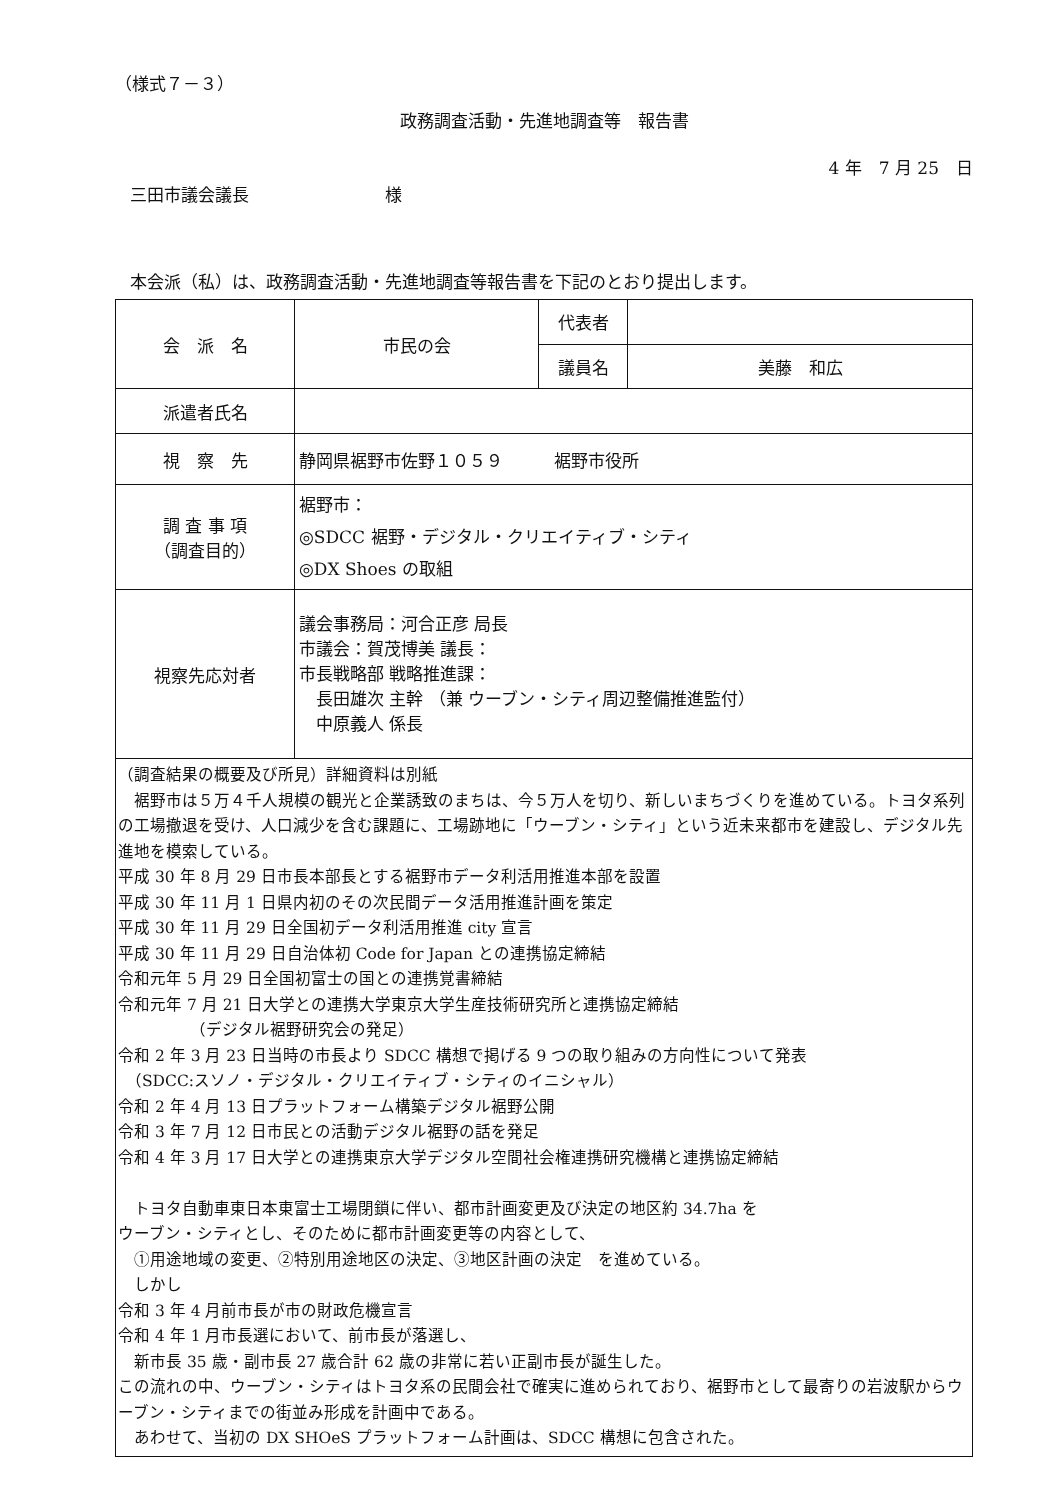（様式７－３）
政務調査活動・先進地調査等　報告書
4 年　7 月 25　日
三田市議会議長　　　　　　　　様
本会派（私）は、政務調査活動・先進地調査等報告書を下記のとおり提出します。
| 会 派 名 | 市民の会 | 代表者 | |
| | | 議員名 | 美藤 和広 |
| 派遣者氏名 | | | |
| 視 察 先 | 静岡県裾野市佐野１０５９ 裾野市役所 | | |
| 調 査 事 項 （調査目的） | 裾野市： ◎SDCC 裾野・デジタル・クリエイティブ・シティ ◎DX Shoes の取組 | | |
| 視察先応対者 | 議会事務局：河合正彦 局長 市議会：賀茂博美 議長： 市長戦略部 戦略推進課： 長田雄次 主幹 （兼 ウーブン・シティ周辺整備推進監付） 中原義人 係長 | | |
| （調査結果の概要及び所見）詳細資料は別紙 裾野市は５万４千人規模の観光と企業誘致のまちは、今５万人を切り、新しいまちづくりを進めている。トヨタ系列の工場撤退を受け、人口減少を含む課題に、工場跡地に「ウーブン・シティ」という近未来都市を建設し、デジタル先進地を模索している。 平成 30 年 8 月 29 日市長本部長とする裾野市データ利活用推進本部を設置 平成 30 年 11 月 1 日県内初のその次民間データ活用推進計画を策定 平成 30 年 11 月 29 日全国初データ利活用推進 city 宣言 平成 30 年 11 月 29 日自治体初 Code for Japan との連携協定締結 令和元年 5 月 29 日全国初富士の国との連携覚書締結 令和元年 7 月 21 日大学との連携大学東京大学生産技術研究所と連携協定締結 （デジタル裾野研究会の発足） 令和 2 年 3 月 23 日当時の市長より SDCC 構想で掲げる 9 つの取り組みの方向性について発表 （SDCC:スソノ・デジタル・クリエイティブ・シティのイニシャル） 令和 2 年 4 月 13 日プラットフォーム構築デジタル裾野公開 令和 3 年 7 月 12 日市民との活動デジタル裾野の話を発足 令和 4 年 3 月 17 日大学との連携東京大学デジタル空間社会権連携研究機構と連携協定締結 トヨタ自動車東日本東富士工場閉鎖に伴い、都市計画変更及び決定の地区約 34.7ha を ウーブン・シティとし、そのために都市計画変更等の内容として、 ①用途地域の変更、②特別用途地区の決定、③地区計画の決定 を進めている。 しかし 令和 3 年 4 月前市長が市の財政危機宣言 令和 4 年 1 月市長選において、前市長が落選し、 新市長 35 歳・副市長 27 歳合計 62 歳の非常に若い正副市長が誕生した。 この流れの中、ウーブン・シティはトヨタ系の民間会社で確実に進められており、裾野市として最寄りの岩波駅からウーブン・シティまでの街並み形成を計画中である。 あわせて、当初の DX SHOeS プラットフォーム計画は、SDCC 構想に包含された。 | | | |